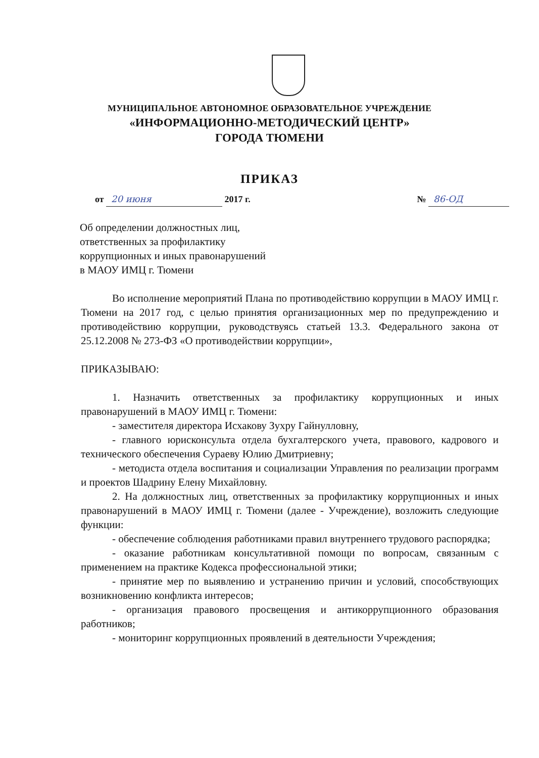МУНИЦИПАЛЬНОЕ АВТОНОМНОЕ ОБРАЗОВАТЕЛЬНОЕ УЧРЕЖДЕНИЕ
«ИНФОРМАЦИОННО-МЕТОДИЧЕСКИЙ ЦЕНТР»
ГОРОДА ТЮМЕНИ
ПРИКАЗ
от 20 июня 2017 г. № 86-ОД
Об определении должностных лиц,
ответственных за профилактику
коррупционных и иных правонарушений
в МАОУ ИМЦ г. Тюмени
Во исполнение мероприятий Плана по противодействию коррупции в МАОУ ИМЦ г. Тюмени на 2017 год, с целью принятия организационных мер по предупреждению и противодействию коррупции, руководствуясь статьей 13.3. Федерального закона от 25.12.2008 № 273-ФЗ «О противодействии коррупции»,
ПРИКАЗЫВАЮ:
1. Назначить ответственных за профилактику коррупционных и иных правонарушений в МАОУ ИМЦ г. Тюмени:
- заместителя директора Исхакову Зухру Гайнулловну,
- главного юрисконсульта отдела бухгалтерского учета, правового, кадрового и технического обеспечения Сураеву Юлию Дмитриевну;
- методиста отдела воспитания и социализации Управления по реализации программ и проектов Шадрину Елену Михайловну.
2. На должностных лиц, ответственных за профилактику коррупционных и иных правонарушений в МАОУ ИМЦ г. Тюмени (далее - Учреждение), возложить следующие функции:
- обеспечение соблюдения работниками правил внутреннего трудового распорядка;
- оказание работникам консультативной помощи по вопросам, связанным с применением на практике Кодекса профессиональной этики;
- принятие мер по выявлению и устранению причин и условий, способствующих возникновению конфликта интересов;
- организация правового просвещения и антикоррупционного образования работников;
- мониторинг коррупционных проявлений в деятельности Учреждения;